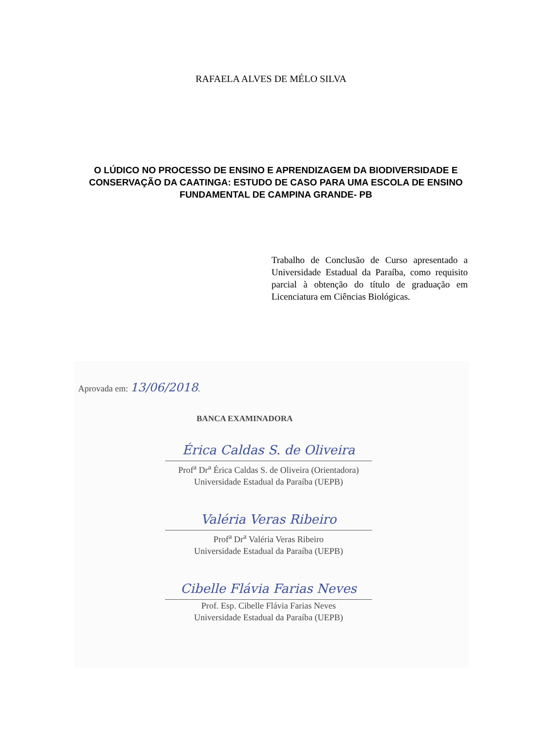RAFAELA ALVES DE MÉLO SILVA
O LÚDICO NO PROCESSO DE ENSINO E APRENDIZAGEM DA BIODIVERSIDADE E CONSERVAÇÃO DA CAATINGA: ESTUDO DE CASO PARA UMA ESCOLA DE ENSINO FUNDAMENTAL DE CAMPINA GRANDE- PB
Trabalho de Conclusão de Curso apresentado a Universidade Estadual da Paraíba, como requisito parcial à obtenção do título de graduação em Licenciatura em Ciências Biológicas.
Aprovada em: 13/06/2018.
BANCA EXAMINADORA
Érica Caldas S. de Oliveira
Prof<sup>a</sup> Dr<sup>a</sup> Érica Caldas S. de Oliveira (Orientadora)
Universidade Estadual da Paraíba (UEPB)
Valéria Veras Ribeiro
Prof<sup>a</sup> Dr<sup>a</sup> Valéria Veras Ribeiro
Universidade Estadual da Paraíba (UEPB)
Cibelle Flávia Farias Neves
Prof. Esp. Cibelle Flávia Farias Neves
Universidade Estadual da Paraíba (UEPB)